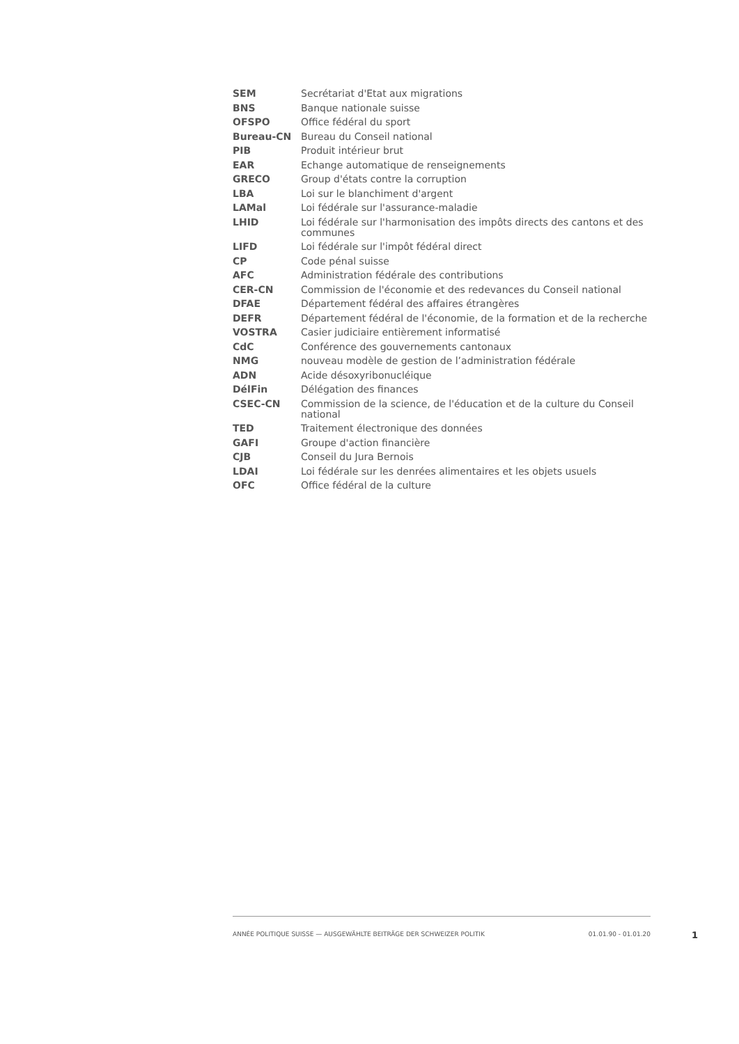| SEM | Secrétariat d'Etat aux migrations |
| BNS | Banque nationale suisse |
| OFSPO | Office fédéral du sport |
| Bureau-CN | Bureau du Conseil national |
| PIB | Produit intérieur brut |
| EAR | Echange automatique de renseignements |
| GRECO | Group d'états contre la corruption |
| LBA | Loi sur le blanchiment d'argent |
| LAMal | Loi fédérale sur l'assurance-maladie |
| LHID | Loi fédérale sur l'harmonisation des impôts directs des cantons et des communes |
| LIFD | Loi fédérale sur l'impôt fédéral direct |
| CP | Code pénal suisse |
| AFC | Administration fédérale des contributions |
| CER-CN | Commission de l'économie et des redevances du Conseil national |
| DFAE | Département fédéral des affaires étrangères |
| DEFR | Département fédéral de l'économie, de la formation et de la recherche |
| VOSTRA | Casier judiciaire entièrement informatisé |
| CdC | Conférence des gouvernements cantonaux |
| NMG | nouveau modèle de gestion de l’administration fédérale |
| ADN | Acide désoxyribonucléique |
| DélFin | Délégation des finances |
| CSEC-CN | Commission de la science, de l'éducation et de la culture du Conseil national |
| TED | Traitement électronique des données |
| GAFI | Groupe d'action financière |
| CJB | Conseil du Jura Bernois |
| LDAI | Loi fédérale sur les denrées alimentaires et les objets usuels |
| OFC | Office fédéral de la culture |
ANNÉE POLITIQUE SUISSE — AUSGEWÄHLTE BEITRÄGE DER SCHWEIZER POLITIK 01.01.90 - 01.01.20
1